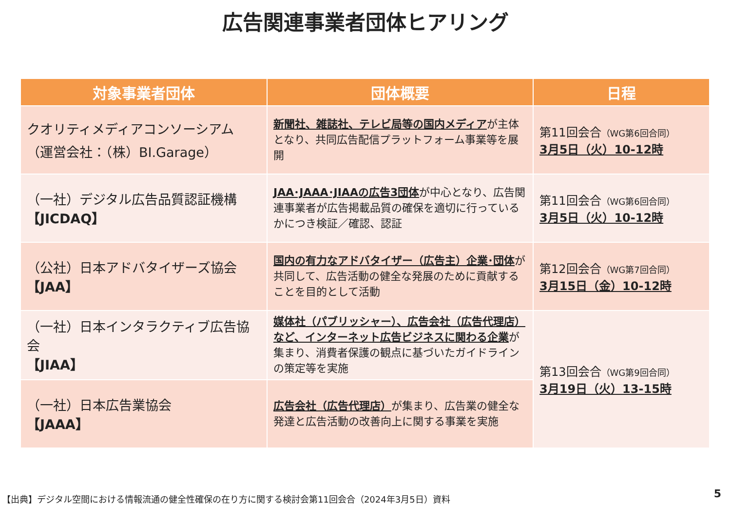広告関連事業者団体ヒアリング
| 対象事業者団体 | 団体概要 | 日程 |
| --- | --- | --- |
| クオリティメディアコンソーシアム （運営会社：（株）BI.Garage） | 新聞社、雑誌社、テレビ局等の国内メディア が主体となり、共同広告配信プラットフォーム事業等を展開 | 第11回会合 （WG第6回合同） 3月5日（火）10-12時 |
| （一社）デジタル広告品質認証機構 【JICDAQ】 | JAA･JAAA･JIAAの広告3団体 が中心となり、広告関連事業者が広告掲載品質の確保を適切に行っているかにつき検証／確認、認証 | 第11回会合 （WG第6回合同） 3月5日（火）10-12時 |
| （公社）日本アドバタイザーズ協会 【JAA】 | 国内の有力なアドバタイザー（広告主）企業･団体 が共同して、広告活動の健全な発展のために貢献することを目的として活動 | 第12回会合 （WG第7回合同） 3月15日（金）10-12時 |
| （一社）日本インタラクティブ広告協会 【JIAA】 | 媒体社（パブリッシャー）、広告会社（広告代理店）など、インターネット広告ビジネスに関わる企業 が集まり、消費者保護の観点に基づいたガイドラインの策定等を実施 | 第13回会合 （WG第9回合同） 3月19日（火）13-15時 |
| （一社）日本広告業協会 【JAAA】 | 広告会社（広告代理店） が集まり、広告業の健全な発達と広告活動の改善向上に関する事業を実施 | |
【出典】デジタル空間における情報流通の健全性確保の在り方に関する検討会第11回会合（2024年3月5日）資料
5